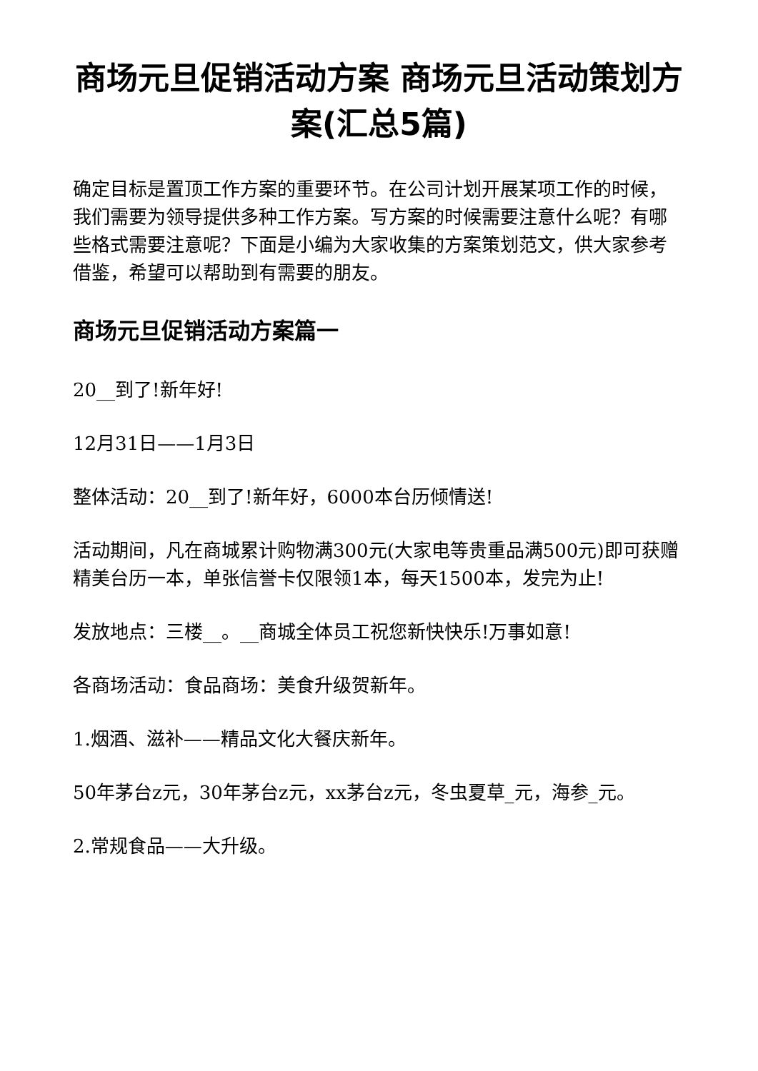商场元旦促销活动方案 商场元旦活动策划方案(汇总5篇)
确定目标是置顶工作方案的重要环节。在公司计划开展某项工作的时候，我们需要为领导提供多种工作方案。写方案的时候需要注意什么呢？有哪些格式需要注意呢？下面是小编为大家收集的方案策划范文，供大家参考借鉴，希望可以帮助到有需要的朋友。
商场元旦促销活动方案篇一
20__到了!新年好!
12月31日——1月3日
整体活动：20__到了!新年好，6000本台历倾情送!
活动期间，凡在商城累计购物满300元(大家电等贵重品满500元)即可获赠精美台历一本，单张信誉卡仅限领1本，每天1500本，发完为止!
发放地点：三楼__。__商城全体员工祝您新快快乐!万事如意!
各商场活动：食品商场：美食升级贺新年。
1.烟酒、滋补——精品文化大餐庆新年。
50年茅台z元，30年茅台z元，xx茅台z元，冬虫夏草_元，海参_元。
2.常规食品——大升级。